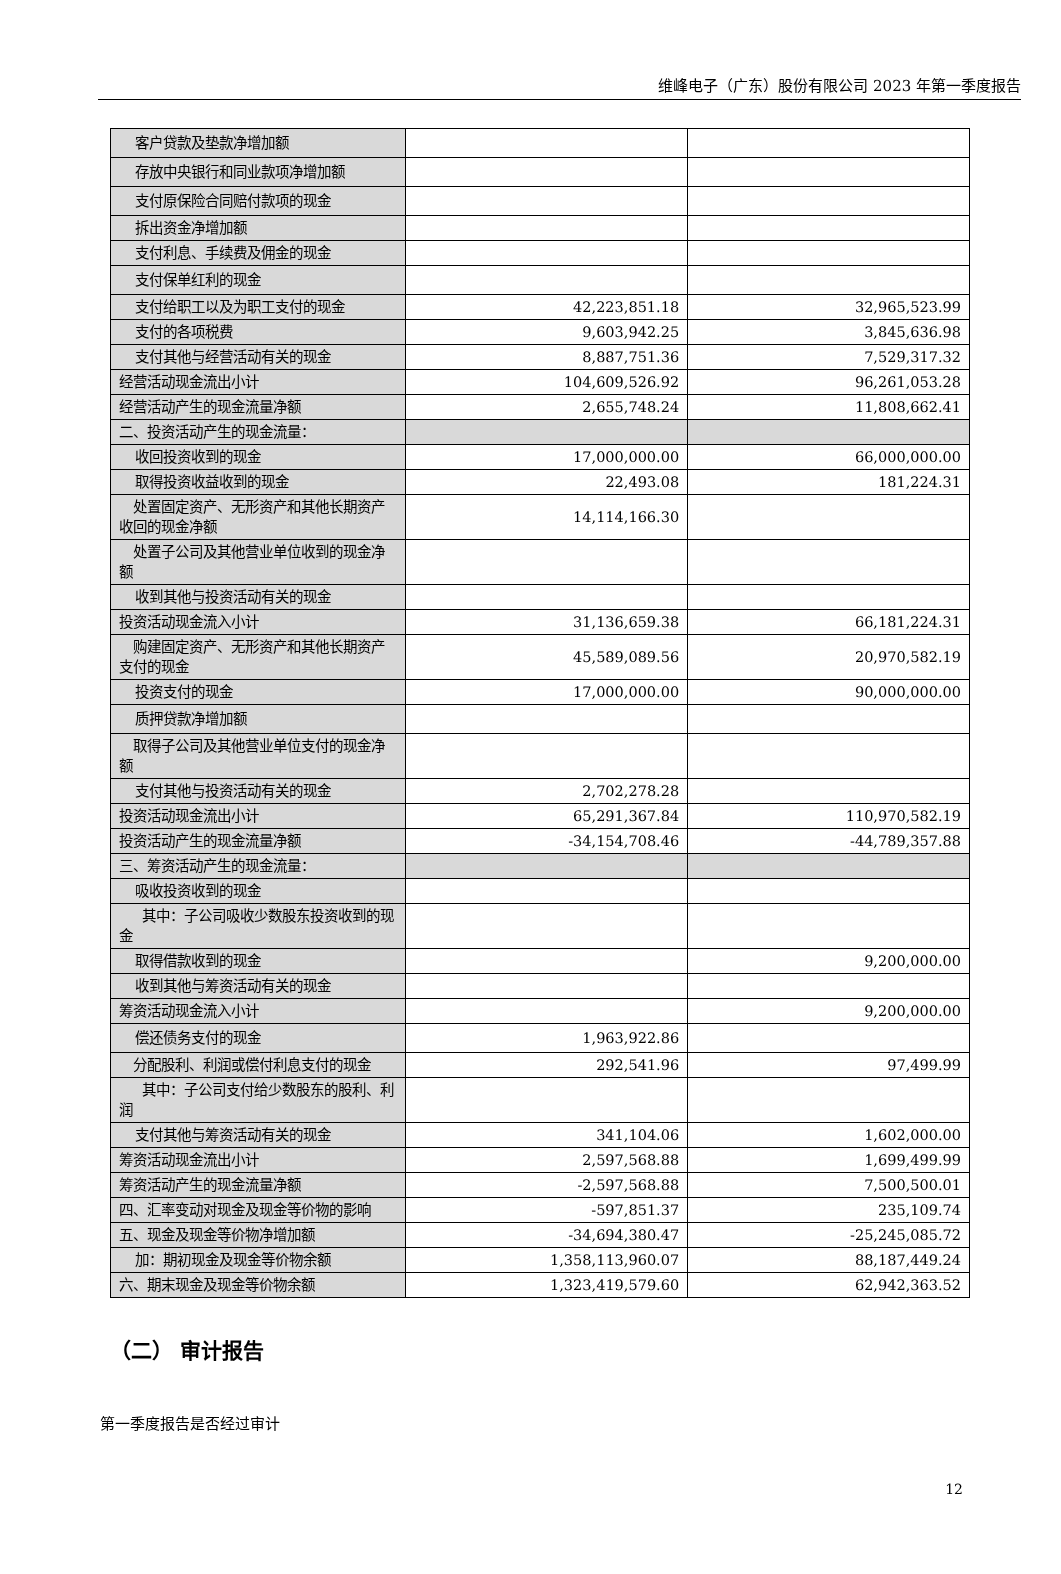维峰电子（广东）股份有限公司 2023 年第一季度报告
| 客户贷款及垫款净增加额 | | |
| 存放中央银行和同业款项净增加额 | | |
| 支付原保险合同赔付款项的现金 | | |
| 拆出资金净增加额 | | |
| 支付利息、手续费及佣金的现金 | | |
| 支付保单红利的现金 | | |
| 支付给职工以及为职工支付的现金 | 42,223,851.18 | 32,965,523.99 |
| 支付的各项税费 | 9,603,942.25 | 3,845,636.98 |
| 支付其他与经营活动有关的现金 | 8,887,751.36 | 7,529,317.32 |
| 经营活动现金流出小计 | 104,609,526.92 | 96,261,053.28 |
| 经营活动产生的现金流量净额 | 2,655,748.24 | 11,808,662.41 |
| 二、投资活动产生的现金流量： | | |
| 收回投资收到的现金 | 17,000,000.00 | 66,000,000.00 |
| 取得投资收益收到的现金 | 22,493.08 | 181,224.31 |
| 处置固定资产、无形资产和其他长期资产收回的现金净额 | 14,114,166.30 | |
| 处置子公司及其他营业单位收到的现金净额 | | |
| 收到其他与投资活动有关的现金 | | |
| 投资活动现金流入小计 | 31,136,659.38 | 66,181,224.31 |
| 购建固定资产、无形资产和其他长期资产支付的现金 | 45,589,089.56 | 20,970,582.19 |
| 投资支付的现金 | 17,000,000.00 | 90,000,000.00 |
| 质押贷款净增加额 | | |
| 取得子公司及其他营业单位支付的现金净额 | | |
| 支付其他与投资活动有关的现金 | 2,702,278.28 | |
| 投资活动现金流出小计 | 65,291,367.84 | 110,970,582.19 |
| 投资活动产生的现金流量净额 | -34,154,708.46 | -44,789,357.88 |
| 三、筹资活动产生的现金流量： | | |
| 吸收投资收到的现金 | | |
| 其中：子公司吸收少数股东投资收到的现金 | | |
| 取得借款收到的现金 | | 9,200,000.00 |
| 收到其他与筹资活动有关的现金 | | |
| 筹资活动现金流入小计 | | 9,200,000.00 |
| 偿还债务支付的现金 | 1,963,922.86 | |
| 分配股利、利润或偿付利息支付的现金 | 292,541.96 | 97,499.99 |
| 其中：子公司支付给少数股东的股利、利润 | | |
| 支付其他与筹资活动有关的现金 | 341,104.06 | 1,602,000.00 |
| 筹资活动现金流出小计 | 2,597,568.88 | 1,699,499.99 |
| 筹资活动产生的现金流量净额 | -2,597,568.88 | 7,500,500.01 |
| 四、汇率变动对现金及现金等价物的影响 | -597,851.37 | 235,109.74 |
| 五、现金及现金等价物净增加额 | -34,694,380.47 | -25,245,085.72 |
| 加：期初现金及现金等价物余额 | 1,358,113,960.07 | 88,187,449.24 |
| 六、期末现金及现金等价物余额 | 1,323,419,579.60 | 62,942,363.52 |
（二） 审计报告
第一季度报告是否经过审计
12